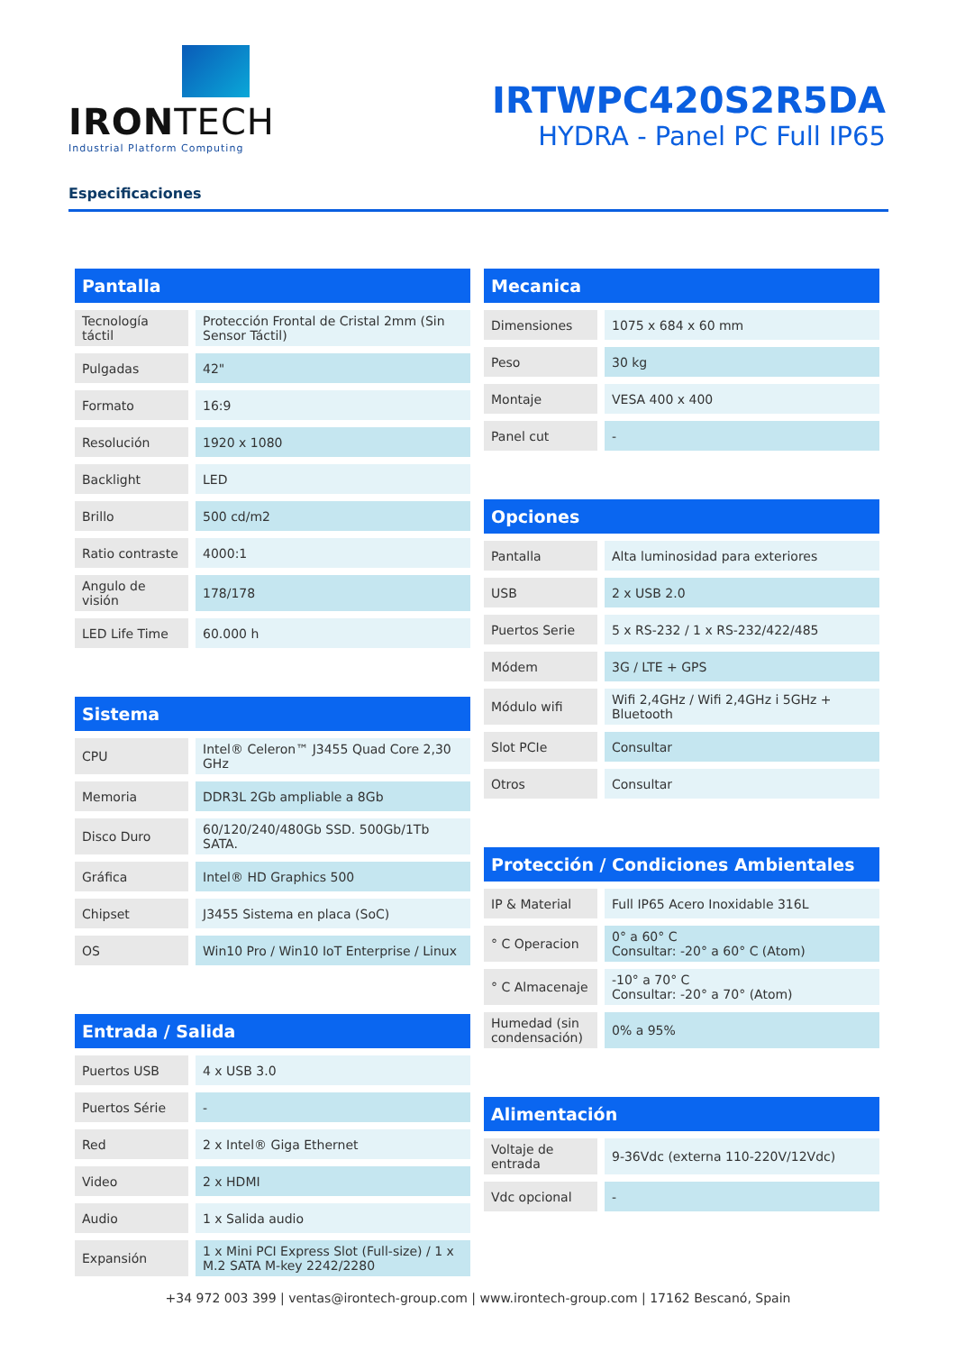IRONTECH
Industrial Platform Computing
IRTWPC420S2R5DA
HYDRA - Panel PC Full IP65
Especificaciones
| Pantalla | |
| --- | --- |
| Tecnología táctil | Protección Frontal de Cristal 2mm (Sin Sensor Táctil) |
| Pulgadas | 42" |
| Formato | 16:9 |
| Resolución | 1920 x 1080 |
| Backlight | LED |
| Brillo | 500 cd/m2 |
| Ratio contraste | 4000:1 |
| Angulo de visión | 178/178 |
| LED Life Time | 60.000 h |
| Sistema | |
| --- | --- |
| CPU | Intel® Celeron™ J3455 Quad Core 2,30 GHz |
| Memoria | DDR3L 2Gb ampliable a 8Gb |
| Disco Duro | 60/120/240/480Gb SSD. 500Gb/1Tb SATA. |
| Gráfica | Intel® HD Graphics 500 |
| Chipset | J3455 Sistema en placa (SoC) |
| OS | Win10 Pro / Win10 IoT Enterprise / Linux |
| Entrada / Salida | |
| --- | --- |
| Puertos USB | 4 x USB 3.0 |
| Puertos Série | - |
| Red | 2 x Intel® Giga Ethernet |
| Video | 2 x HDMI |
| Audio | 1 x Salida audio |
| Expansión | 1 x Mini PCI Express Slot (Full-size) / 1 x M.2 SATA M-key 2242/2280 |
| Mecanica | |
| --- | --- |
| Dimensiones | 1075 x 684 x 60 mm |
| Peso | 30 kg |
| Montaje | VESA 400 x 400 |
| Panel cut | - |
| Opciones | |
| --- | --- |
| Pantalla | Alta luminosidad para exteriores |
| USB | 2 x USB 2.0 |
| Puertos Serie | 5 x RS-232 / 1 x RS-232/422/485 |
| Módem | 3G / LTE + GPS |
| Módulo wifi | Wifi 2,4GHz / Wifi 2,4GHz i 5GHz + Bluetooth |
| Slot PCIe | Consultar |
| Otros | Consultar |
| Protección / Condiciones Ambientales | |
| --- | --- |
| IP & Material | Full IP65 Acero Inoxidable 316L |
| ° C Operacion | 0° a 60° C Consultar: -20° a 60° C (Atom) |
| ° C Almacenaje | -10° a 70° C Consultar: -20° a 70° (Atom) |
| Humedad (sin condensación) | 0% a 95% |
| Alimentación | |
| --- | --- |
| Voltaje de entrada | 9-36Vdc (externa 110-220V/12Vdc) |
| Vdc opcional | - |
+34 972 003 399 | ventas@irontech-group.com | www.irontech-group.com | 17162 Bescanó, Spain